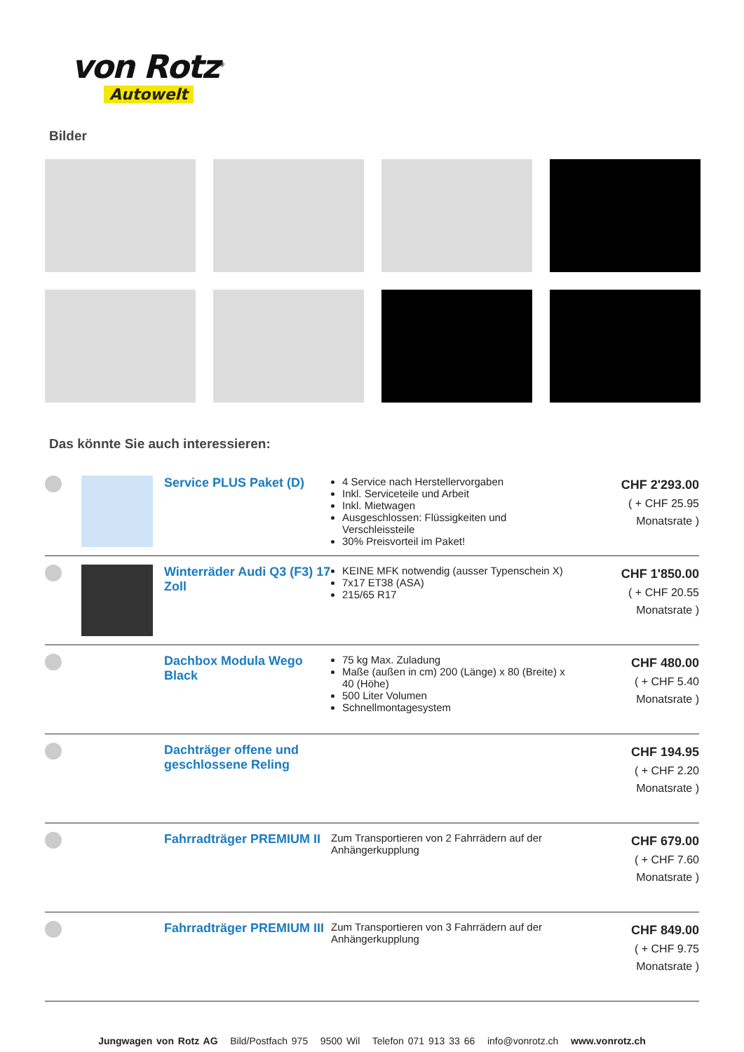von Rotz<sup>®</sup>
Autowelt
Bilder
Das könnte Sie auch interessieren:
| | | Service PLUS Paket (D) | 4 Service nach Herstellervorgaben Inkl. Serviceteile und Arbeit Inkl. Mietwagen Ausgeschlossen: Flüssigkeiten und Verschleissteile 30% Preisvorteil im Paket! | CHF 2'293.00 ( + CHF 25.95 Monatsrate ) |
| | | Winterräder Audi Q3 (F3) 17 Zoll | KEINE MFK notwendig (ausser Typenschein X) 7x17 ET38 (ASA) 215/65 R17 | CHF 1'850.00 ( + CHF 20.55 Monatsrate ) |
| | | Dachbox Modula Wego Black | 75 kg Max. Zuladung Maße (außen in cm) 200 (Länge) x 80 (Breite) x 40 (Höhe) 500 Liter Volumen Schnellmontagesystem | CHF 480.00 ( + CHF 5.40 Monatsrate ) |
| | | Dachträger offene und geschlossene Reling | | CHF 194.95 ( + CHF 2.20 Monatsrate ) |
| | | Fahrradträger PREMIUM II | Zum Transportieren von 2 Fahrrädern auf der Anhängerkupplung | CHF 679.00 ( + CHF 7.60 Monatsrate ) |
| | | Fahrradträger PREMIUM III | Zum Transportieren von 3 Fahrrädern auf der Anhängerkupplung | CHF 849.00 ( + CHF 9.75 Monatsrate ) |
Jungwagen von Rotz AG Bild/Postfach 975 9500 Wil Telefon 071 913 33 66 info@vonrotz.ch www.vonrotz.ch